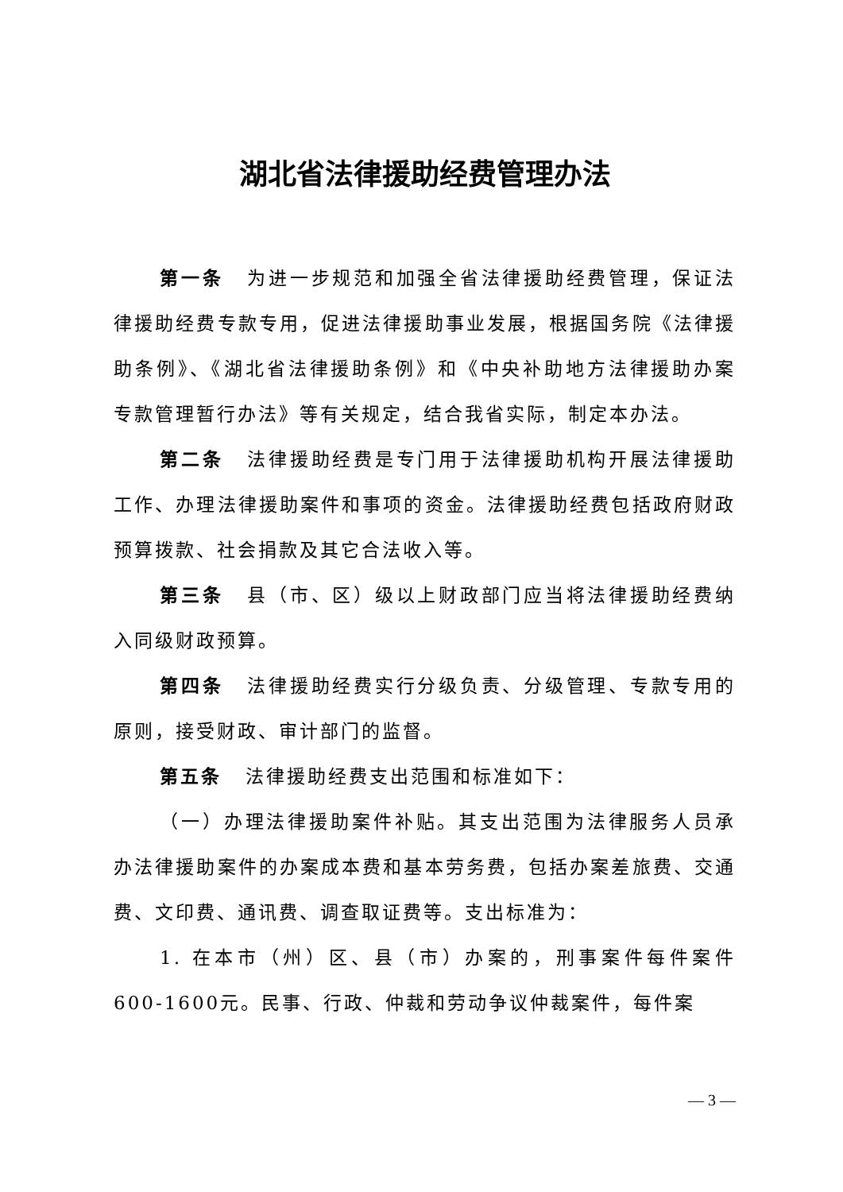湖北省法律援助经费管理办法
第一条 为进一步规范和加强全省法律援助经费管理，保证法律援助经费专款专用，促进法律援助事业发展，根据国务院《法律援助条例》、《湖北省法律援助条例》和《中央补助地方法律援助办案专款管理暂行办法》等有关规定，结合我省实际，制定本办法。
第二条 法律援助经费是专门用于法律援助机构开展法律援助工作、办理法律援助案件和事项的资金。法律援助经费包括政府财政预算拨款、社会捐款及其它合法收入等。
第三条 县（市、区）级以上财政部门应当将法律援助经费纳入同级财政预算。
第四条 法律援助经费实行分级负责、分级管理、专款专用的原则，接受财政、审计部门的监督。
第五条 法律援助经费支出范围和标准如下：
（一）办理法律援助案件补贴。其支出范围为法律服务人员承办法律援助案件的办案成本费和基本劳务费，包括办案差旅费、交通费、文印费、通讯费、调查取证费等。支出标准为：
1. 在本市（州）区、县（市）办案的，刑事案件每件案件600-1600元。民事、行政、仲裁和劳动争议仲裁案件，每件案
— 3 —